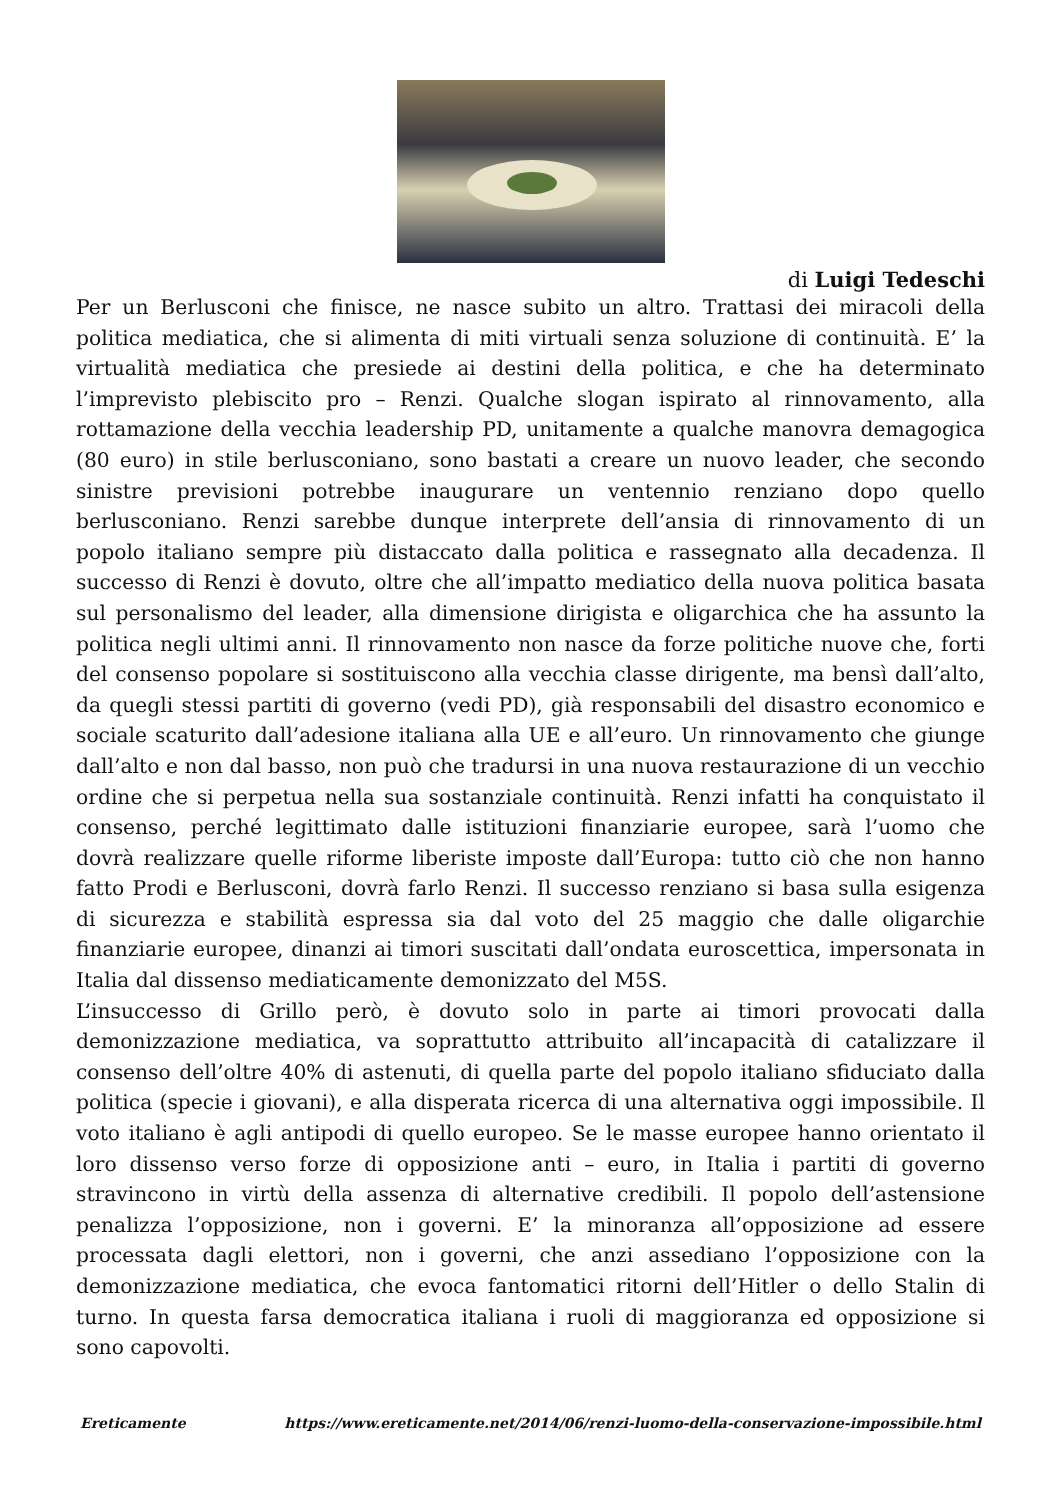di Luigi Tedeschi
Per un Berlusconi che finisce, ne nasce subito un altro. Trattasi dei miracoli della politica mediatica, che si alimenta di miti virtuali senza soluzione di continuità. E’ la virtualità mediatica che presiede ai destini della politica, e che ha determinato l’imprevisto plebiscito pro – Renzi. Qualche slogan ispirato al rinnovamento, alla rottamazione della vecchia leadership PD, unitamente a qualche manovra demagogica (80 euro) in stile berlusconiano, sono bastati a creare un nuovo leader, che secondo sinistre previsioni potrebbe inaugurare un ventennio renziano dopo quello berlusconiano. Renzi sarebbe dunque interprete dell’ansia di rinnovamento di un popolo italiano sempre più distaccato dalla politica e rassegnato alla decadenza. Il successo di Renzi è dovuto, oltre che all’impatto mediatico della nuova politica basata sul personalismo del leader, alla dimensione dirigista e oligarchica che ha assunto la politica negli ultimi anni. Il rinnovamento non nasce da forze politiche nuove che, forti del consenso popolare si sostituiscono alla vecchia classe dirigente, ma bensì dall’alto, da quegli stessi partiti di governo (vedi PD), già responsabili del disastro economico e sociale scaturito dall’adesione italiana alla UE e all’euro. Un rinnovamento che giunge dall’alto e non dal basso, non può che tradursi in una nuova restaurazione di un vecchio ordine che si perpetua nella sua sostanziale continuità. Renzi infatti ha conquistato il consenso, perché legittimato dalle istituzioni finanziarie europee, sarà l’uomo che dovrà realizzare quelle riforme liberiste imposte dall’Europa: tutto ciò che non hanno fatto Prodi e Berlusconi, dovrà farlo Renzi. Il successo renziano si basa sulla esigenza di sicurezza e stabilità espressa sia dal voto del 25 maggio che dalle oligarchie finanziarie europee, dinanzi ai timori suscitati dall’ondata euroscettica, impersonata in Italia dal dissenso mediaticamente demonizzato del M5S.
L’insuccesso di Grillo però, è dovuto solo in parte ai timori provocati dalla demonizzazione mediatica, va soprattutto attribuito all’incapacità di catalizzare il consenso dell’oltre 40% di astenuti, di quella parte del popolo italiano sfiduciato dalla politica (specie i giovani), e alla disperata ricerca di una alternativa oggi impossibile. Il voto italiano è agli antipodi di quello europeo. Se le masse europee hanno orientato il loro dissenso verso forze di opposizione anti – euro, in Italia i partiti di governo stravincono in virtù della assenza di alternative credibili. Il popolo dell’astensione penalizza l’opposizione, non i governi. E’ la minoranza all’opposizione ad essere processata dagli elettori, non i governi, che anzi assediano l’opposizione con la demonizzazione mediatica, che evoca fantomatici ritorni dell’Hitler o dello Stalin di turno. In questa farsa democratica italiana i ruoli di maggioranza ed opposizione si sono capovolti.
Ereticamente https://www.ereticamente.net/2014/06/renzi-luomo-della-conservazione-impossibile.html